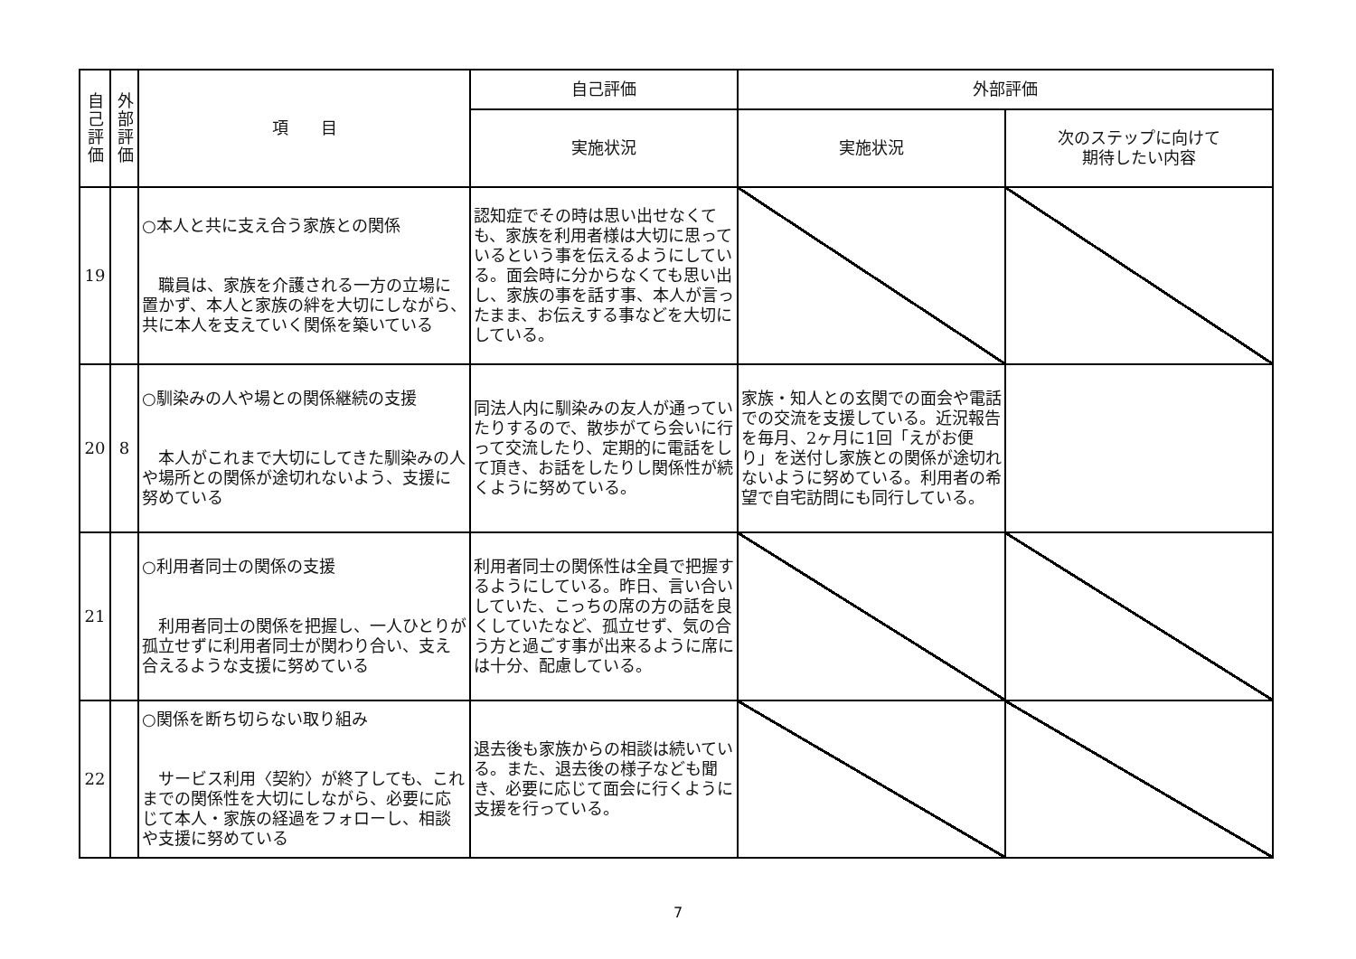| 自己評価 | 外部評価 | 項 目 | 自己評価 | 外部評価 | |
| --- | --- | --- | --- | --- | --- |
| | | | 実施状況 | 実施状況 | 次のステップに向けて 期待したい内容 |
| 19 | | ○本人と共に支え合う家族との関係 職員は、家族を介護される一方の立場に置かず、本人と家族の絆を大切にしながら、共に本人を支えていく関係を築いている | 認知症でその時は思い出せなくても、家族を利用者様は大切に思っているという事を伝えるようにしている。面会時に分からなくても思い出し、家族の事を話す事、本人が言ったまま、お伝えする事などを大切にしている。 | | |
| 20 | 8 | ○馴染みの人や場との関係継続の支援 本人がこれまで大切にしてきた馴染みの人や場所との関係が途切れないよう、支援に努めている | 同法人内に馴染みの友人が通っていたりするので、散歩がてら会いに行って交流したり、定期的に電話をして頂き、お話をしたりし関係性が続くように努めている。 | 家族・知人との玄関での面会や電話での交流を支援している。近況報告を毎月、2ヶ月に1回「えがお便り」を送付し家族との関係が途切れないように努めている。利用者の希望で自宅訪問にも同行している。 | |
| 21 | | ○利用者同士の関係の支援 利用者同士の関係を把握し、一人ひとりが孤立せずに利用者同士が関わり合い、支え合えるような支援に努めている | 利用者同士の関係性は全員で把握するようにしている。昨日、言い合いしていた、こっちの席の方の話を良くしていたなど、孤立せず、気の合う方と過ごす事が出来るように席には十分、配慮している。 | | |
| 22 | | ○関係を断ち切らない取り組み サービス利用〈契約〉が終了しても、これまでの関係性を大切にしながら、必要に応じて本人・家族の経過をフォローし、相談や支援に努めている | 退去後も家族からの相談は続いている。また、退去後の様子なども聞き、必要に応じて面会に行くように支援を行っている。 | | |
7